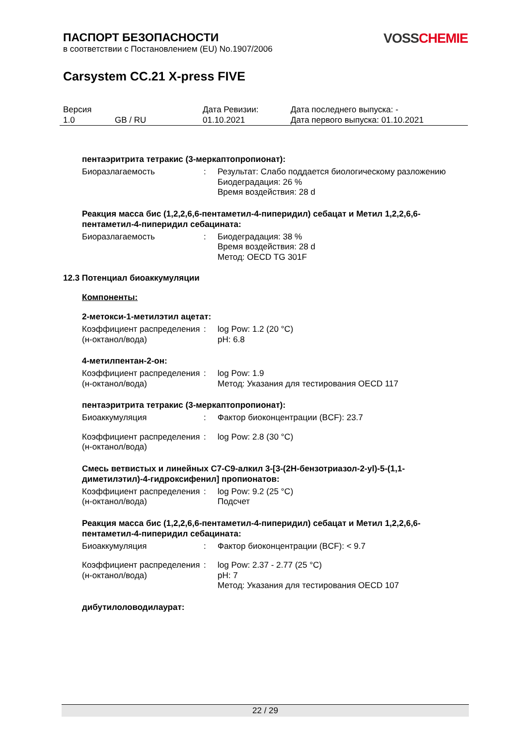ПАСПОРТ БЕЗОПАСНОСТИ
в соответствии с Постановлением (EU) No.1907/2006
VOSS CHEMIE
Carsystem CC.21 X-press FIVE
| Версия 1.0 | GB / RU | Дата Ревизии: 01.10.2021 | Дата последнего выпуска: - Дата первого выпуска: 01.10.2021 |
пентаэритрита тетракис (3-меркаптопропионат):
| Биоразлагаемость | : | Результат: Слабо поддается биологическому разложению Биодеградация: 26 % Время воздействия: 28 d |
Реакция масса бис (1,2,2,6,6-пентаметил-4-пиперидил) себацат и Метил 1,2,2,6,6-пентаметил-4-пиперидил себацината:
| Биоразлагаемость | : | Биодеградация: 38 % Время воздействия: 28 d Метод: OECD TG 301F |
12.3 Потенциал биоаккумуляции
Компоненты:
2-метокси-1-метилэтил ацетат:
| Коэффициент распределения (н-октанол/вода) | : | log Pow: 1.2 (20 °C) pH: 6.8 |
4-метилпентан-2-он:
| Коэффициент распределения (н-октанол/вода) | : | log Pow: 1.9 Метод: Указания для тестирования OECD 117 |
пентаэритрита тетракис (3-меркаптопропионат):
| Биоаккумуляция | : | Фактор биоконцентрации (BCF): 23.7 |
| Коэффициент распределения (н-октанол/вода) | : | log Pow: 2.8 (30 °C) |
Смесь ветвистых и линейных C7-C9-алкил 3-[3-(2H-бензотриазол-2-yl)-5-(1,1-диметилэтил)-4-гидроксифенил] пропионатов:
| Коэффициент распределения (н-октанол/вода) | : | log Pow: 9.2 (25 °C) Подсчет |
Реакция масса бис (1,2,2,6,6-пентаметил-4-пиперидил) себацат и Метил 1,2,2,6,6-пентаметил-4-пиперидил себацината:
| Биоаккумуляция | : | Фактор биоконцентрации (BCF): < 9.7 |
| Коэффициент распределения (н-октанол/вода) | : | log Pow: 2.37 - 2.77 (25 °C) pH: 7 Метод: Указания для тестирования OECD 107 |
дибутилоловодилаурат:
22 / 29